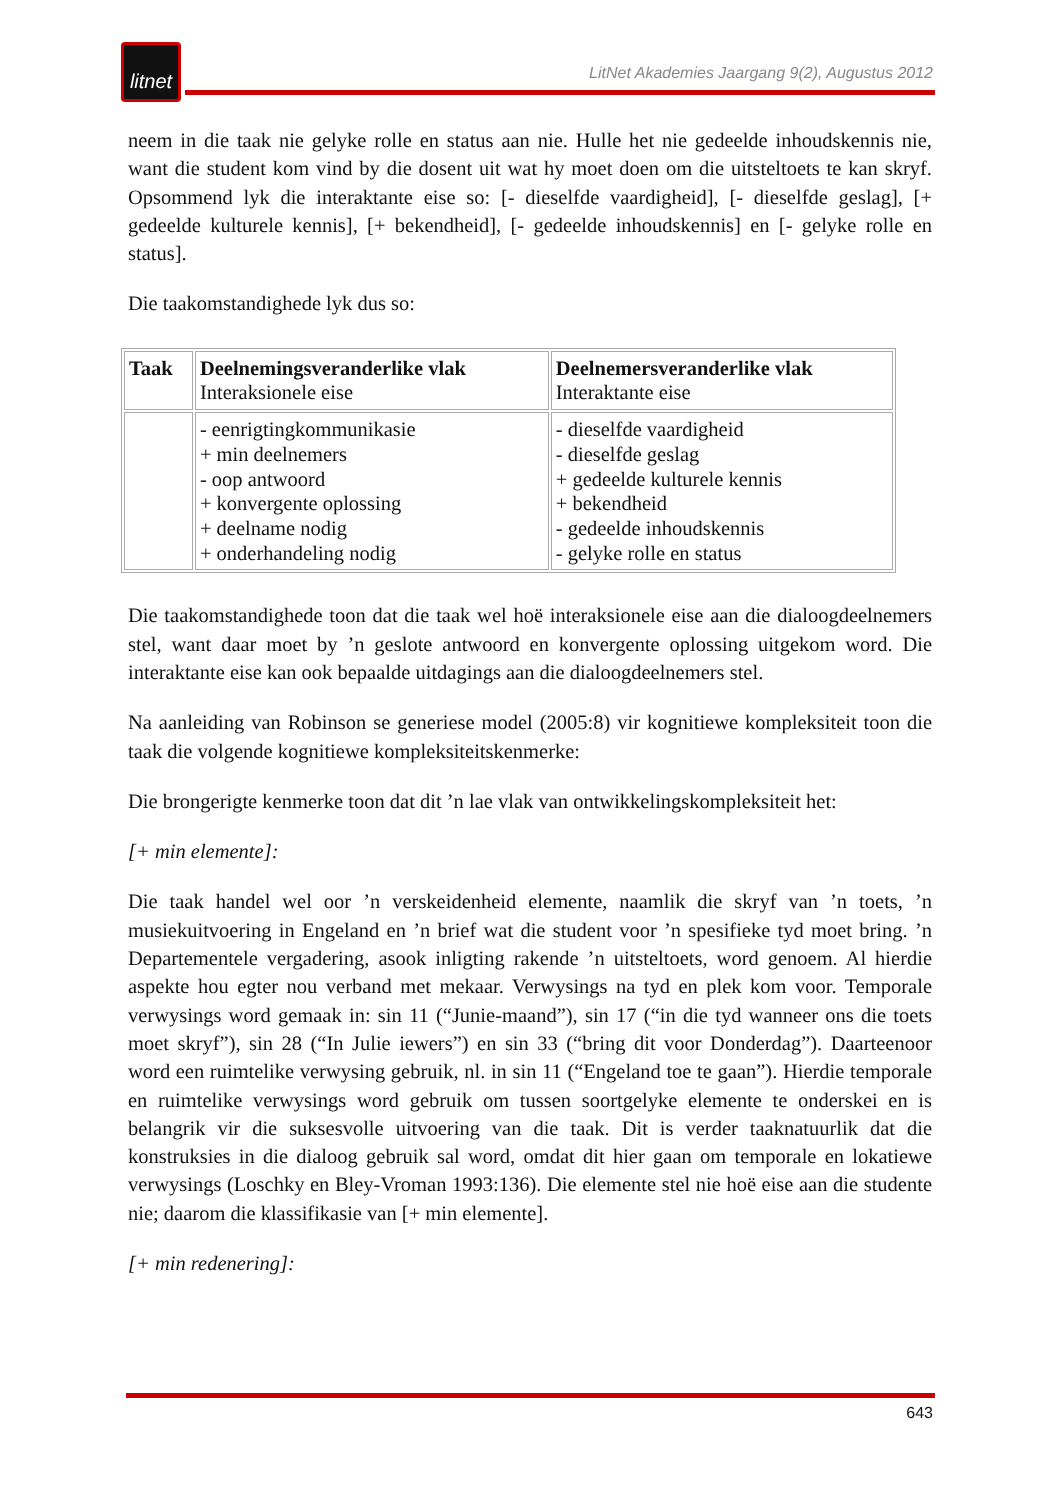litnet
LitNet Akademies Jaargang 9(2), Augustus 2012
neem in die taak nie gelyke rolle en status aan nie. Hulle het nie gedeelde inhoudskennis nie, want die student kom vind by die dosent uit wat hy moet doen om die uitsteltoets te kan skryf. Opsommend lyk die interaktante eise so: [- dieselfde vaardigheid], [- dieselfde geslag], [+ gedeelde kulturele kennis], [+ bekendheid], [- gedeelde inhoudskennis] en [- gelyke rolle en status].
Die taakomstandighede lyk dus so:
| Taak | Deelnemingsveranderlike vlak Interaksionele eise | Deelnemersveranderlike vlak Interaktante eise |
| | - eenrigtingkommunikasie + min deelnemers - oop antwoord + konvergente oplossing + deelname nodig + onderhandeling nodig | - dieselfde vaardigheid - dieselfde geslag + gedeelde kulturele kennis + bekendheid - gedeelde inhoudskennis - gelyke rolle en status |
Die taakomstandighede toon dat die taak wel hoë interaksionele eise aan die dialoogdeelnemers stel, want daar moet by ’n geslote antwoord en konvergente oplossing uitgekom word. Die interaktante eise kan ook bepaalde uitdagings aan die dialoogdeelnemers stel.
Na aanleiding van Robinson se generiese model (2005:8) vir kognitiewe kompleksiteit toon die taak die volgende kognitiewe kompleksiteitskenmerke:
Die brongerigte kenmerke toon dat dit ’n lae vlak van ontwikkelingskompleksiteit het:
[+ min elemente]:
Die taak handel wel oor ’n verskeidenheid elemente, naamlik die skryf van ’n toets, ’n musiekuitvoering in Engeland en ’n brief wat die student voor ’n spesifieke tyd moet bring. ’n Departementele vergadering, asook inligting rakende ’n uitsteltoets, word genoem. Al hierdie aspekte hou egter nou verband met mekaar. Verwysings na tyd en plek kom voor. Temporale verwysings word gemaak in: sin 11 (“Junie-maand”), sin 17 (“in die tyd wanneer ons die toets moet skryf”), sin 28 (“In Julie iewers”) en sin 33 (“bring dit voor Donderdag”). Daarteenoor word een ruimtelike verwysing gebruik, nl. in sin 11 (“Engeland toe te gaan”). Hierdie temporale en ruimtelike verwysings word gebruik om tussen soortgelyke elemente te onderskei en is belangrik vir die suksesvolle uitvoering van die taak. Dit is verder taaknatuurlik dat die konstruksies in die dialoog gebruik sal word, omdat dit hier gaan om temporale en lokatiewe verwysings (Loschky en Bley-Vroman 1993:136). Die elemente stel nie hoë eise aan die studente nie; daarom die klassifikasie van [+ min elemente].
[+ min redenering]:
643